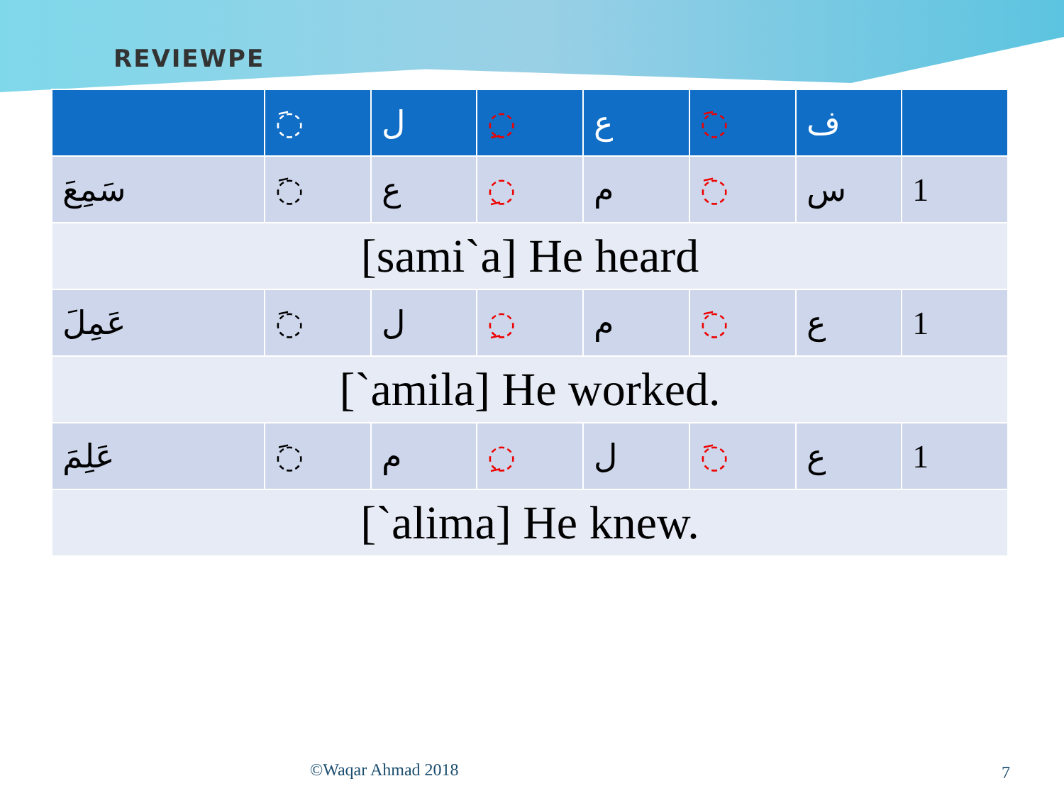REVIEWPE
| | ◌َ | ل | ◌ِ | ع | ◌َ | ف | |
| --- | --- | --- | --- | --- | --- | --- | --- |
| سَمِعَ | ◌َ | ع | ◌ِ | م | ◌َ | س | 1 |
| [sami`a] He heard | | | | | | | |
| عَمِلَ | ◌َ | ل | ◌ِ | م | ◌َ | ع | 1 |
| [`amila] He worked. | | | | | | | |
| عَلِمَ | ◌َ | م | ◌ِ | ل | ◌َ | ع | 1 |
| [`alima] He knew. | | | | | | | |
©Waqar Ahmad 2018 7